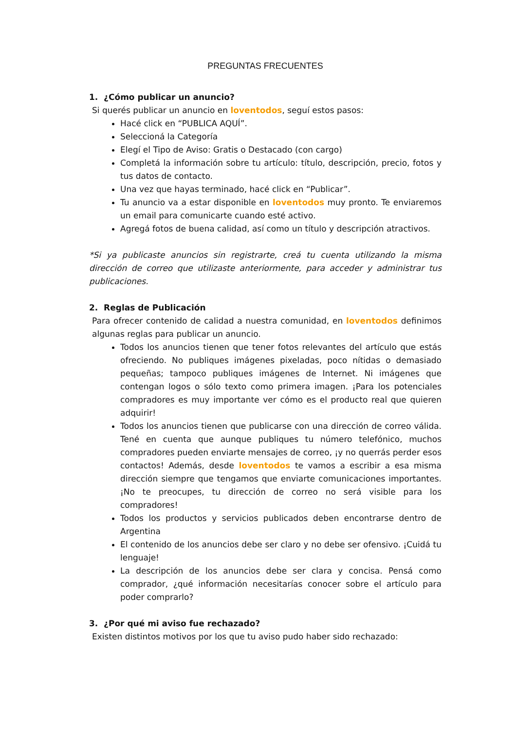PREGUNTAS FRECUENTES
1. ¿Cómo publicar un anuncio?
Si querés publicar un anuncio en loventodos, seguí estos pasos:
Hacé click en “PUBLICA AQUÍ”.
Seleccioná la Categoría
Elegí el Tipo de Aviso: Gratis o Destacado (con cargo)
Completá la información sobre tu artículo: título, descripción, precio, fotos y tus datos de contacto.
Una vez que hayas terminado, hacé click en “Publicar”.
Tu anuncio va a estar disponible en loventodos muy pronto. Te enviaremos un email para comunicarte cuando esté activo.
Agregá fotos de buena calidad, así como un título y descripción atractivos.
*Si ya publicaste anuncios sin registrarte, creá tu cuenta utilizando la misma dirección de correo que utilizaste anteriormente, para acceder y administrar tus publicaciones.
2. Reglas de Publicación
Para ofrecer contenido de calidad a nuestra comunidad, en loventodos definimos algunas reglas para publicar un anuncio.
Todos los anuncios tienen que tener fotos relevantes del artículo que estás ofreciendo. No publiques imágenes pixeladas, poco nítidas o demasiado pequeñas; tampoco publiques imágenes de Internet. Ni imágenes que contengan logos o sólo texto como primera imagen. ¡Para los potenciales compradores es muy importante ver cómo es el producto real que quieren adquirir!
Todos los anuncios tienen que publicarse con una dirección de correo válida. Tené en cuenta que aunque publiques tu número telefónico, muchos compradores pueden enviarte mensajes de correo, ¡y no querrás perder esos contactos! Además, desde loventodos te vamos a escribir a esa misma dirección siempre que tengamos que enviarte comunicaciones importantes. ¡No te preocupes, tu dirección de correo no será visible para los compradores!
Todos los productos y servicios publicados deben encontrarse dentro de Argentina
El contenido de los anuncios debe ser claro y no debe ser ofensivo. ¡Cuidá tu lenguaje!
La descripción de los anuncios debe ser clara y concisa. Pensá como comprador, ¿qué información necesitarías conocer sobre el artículo para poder comprarlo?
3. ¿Por qué mi aviso fue rechazado?
Existen distintos motivos por los que tu aviso pudo haber sido rechazado: